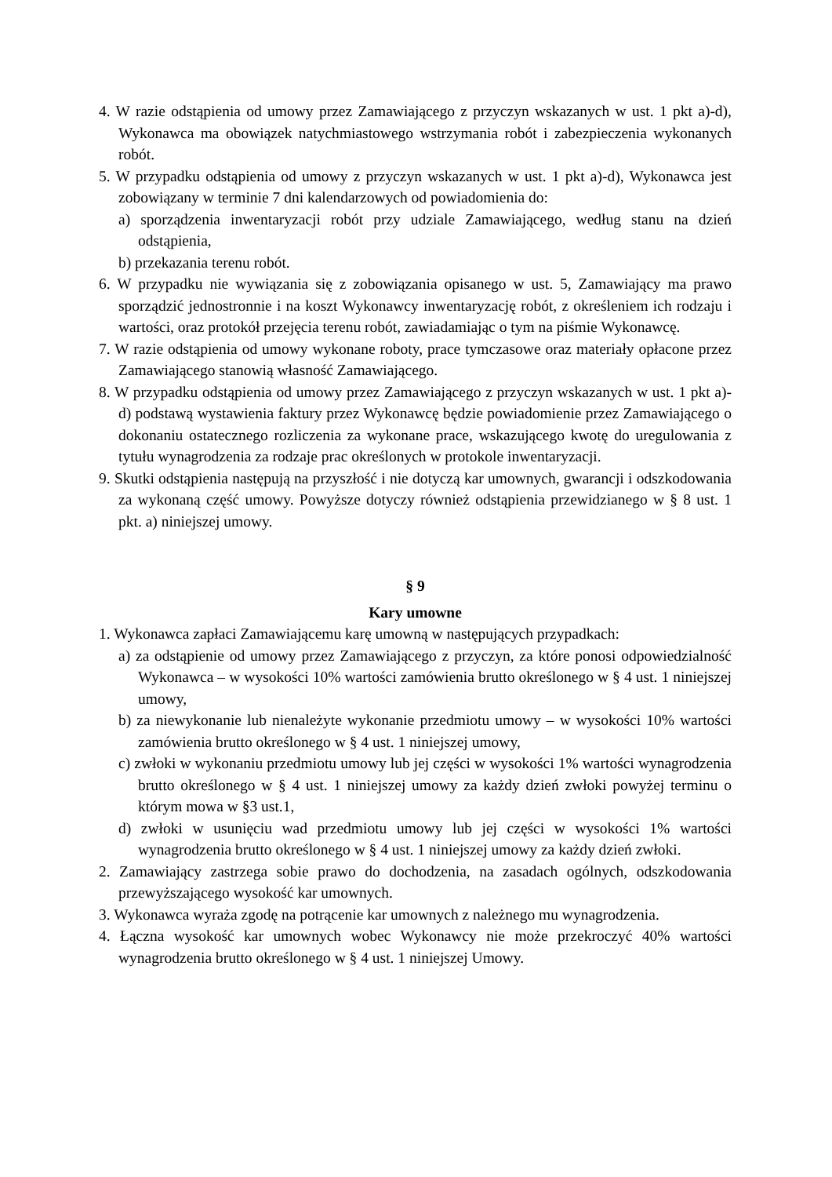4. W razie odstąpienia od umowy przez Zamawiającego z przyczyn wskazanych w ust. 1 pkt a)-d), Wykonawca ma obowiązek natychmiastowego wstrzymania robót i zabezpieczenia wykonanych robót.
5. W przypadku odstąpienia od umowy z przyczyn wskazanych w ust. 1 pkt a)-d), Wykonawca jest zobowiązany w terminie 7 dni kalendarzowych od powiadomienia do:
a) sporządzenia inwentaryzacji robót przy udziale Zamawiającego, według stanu na dzień odstąpienia,
b) przekazania terenu robót.
6. W przypadku nie wywiązania się z zobowiązania opisanego w ust. 5, Zamawiający ma prawo sporządzić jednostronnie i na koszt Wykonawcy inwentaryzację robót, z określeniem ich rodzaju i wartości, oraz protokół przejęcia terenu robót, zawiadamiając o tym na piśmie Wykonawcę.
7. W razie odstąpienia od umowy wykonane roboty, prace tymczasowe oraz materiały opłacone przez Zamawiającego stanowią własność Zamawiającego.
8. W przypadku odstąpienia od umowy przez Zamawiającego z przyczyn wskazanych w ust. 1 pkt a)-d) podstawą wystawienia faktury przez Wykonawcę będzie powiadomienie przez Zamawiającego o dokonaniu ostatecznego rozliczenia za wykonane prace, wskazującego kwotę do uregulowania z tytułu wynagrodzenia za rodzaje prac określonych w protokole inwentaryzacji.
9. Skutki odstąpienia następują na przyszłość i nie dotyczą kar umownych, gwarancji i odszkodowania za wykonaną część umowy. Powyższe dotyczy również odstąpienia przewidzianego w § 8 ust. 1 pkt. a) niniejszej umowy.
§ 9
Kary umowne
1. Wykonawca zapłaci Zamawiającemu karę umowną w następujących przypadkach:
a) za odstąpienie od umowy przez Zamawiającego z przyczyn, za które ponosi odpowiedzialność Wykonawca – w wysokości 10% wartości zamówienia brutto określonego w § 4 ust. 1 niniejszej umowy,
b) za niewykonanie lub nienależyte wykonanie przedmiotu umowy – w wysokości 10% wartości zamówienia brutto określonego w § 4 ust. 1 niniejszej umowy,
c) zwłoki w wykonaniu przedmiotu umowy lub jej części w wysokości 1% wartości wynagrodzenia brutto określonego w § 4 ust. 1 niniejszej umowy za każdy dzień zwłoki powyżej terminu o którym mowa w §3 ust.1,
d) zwłoki w usunięciu wad przedmiotu umowy lub jej części w wysokości 1% wartości wynagrodzenia brutto określonego w § 4 ust. 1 niniejszej umowy za każdy dzień zwłoki.
2. Zamawiający zastrzega sobie prawo do dochodzenia, na zasadach ogólnych, odszkodowania przewyższającego wysokość kar umownych.
3. Wykonawca wyraża zgodę na potrącenie kar umownych z należnego mu wynagrodzenia.
4. Łączna wysokość kar umownych wobec Wykonawcy nie może przekroczyć 40% wartości wynagrodzenia brutto określonego w § 4 ust. 1 niniejszej Umowy.